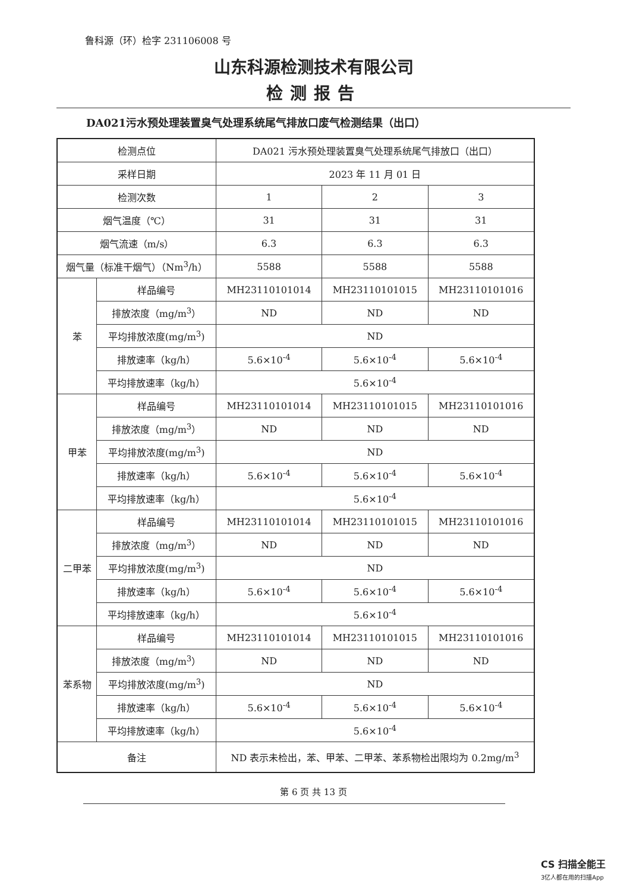鲁科源（环）检字 231106008 号
山东科源检测技术有限公司
检测报告
DA021污水预处理装置臭气处理系统尾气排放口废气检测结果（出口）
| 检测点位 | | DA021 污水预处理装置臭气处理系统尾气排放口（出口） | | |
| 采样日期 | | 2023 年 11 月 01 日 | | |
| 检测次数 | | 1 | 2 | 3 |
| 烟气温度（℃） | | 31 | 31 | 31 |
| 烟气流速（m/s） | | 6.3 | 6.3 | 6.3 |
| 烟气量（标准干烟气）（Nm<sup>3</sup>/h） | | 5588 | 5588 | 5588 |
| 苯 | 样品编号 | MH23110101014 | MH23110101015 | MH23110101016 |
| | 排放浓度（mg/m<sup>3</sup>） | ND | ND | ND |
| | 平均排放浓度(mg/m<sup>3</sup>) | ND | | |
| | 排放速率（kg/h） | 5.6×10<sup>-4</sup> | 5.6×10<sup>-4</sup> | 5.6×10<sup>-4</sup> |
| | 平均排放速率（kg/h） | 5.6×10<sup>-4</sup> | | |
| 甲苯 | 样品编号 | MH23110101014 | MH23110101015 | MH23110101016 |
| | 排放浓度（mg/m<sup>3</sup>） | ND | ND | ND |
| | 平均排放浓度(mg/m<sup>3</sup>) | ND | | |
| | 排放速率（kg/h） | 5.6×10<sup>-4</sup> | 5.6×10<sup>-4</sup> | 5.6×10<sup>-4</sup> |
| | 平均排放速率（kg/h） | 5.6×10<sup>-4</sup> | | |
| 二甲苯 | 样品编号 | MH23110101014 | MH23110101015 | MH23110101016 |
| | 排放浓度（mg/m<sup>3</sup>） | ND | ND | ND |
| | 平均排放浓度(mg/m<sup>3</sup>) | ND | | |
| | 排放速率（kg/h） | 5.6×10<sup>-4</sup> | 5.6×10<sup>-4</sup> | 5.6×10<sup>-4</sup> |
| | 平均排放速率（kg/h） | 5.6×10<sup>-4</sup> | | |
| 苯系物 | 样品编号 | MH23110101014 | MH23110101015 | MH23110101016 |
| | 排放浓度（mg/m<sup>3</sup>） | ND | ND | ND |
| | 平均排放浓度(mg/m<sup>3</sup>) | ND | | |
| | 排放速率（kg/h） | 5.6×10<sup>-4</sup> | 5.6×10<sup>-4</sup> | 5.6×10<sup>-4</sup> |
| | 平均排放速率（kg/h） | 5.6×10<sup>-4</sup> | | |
| 备注 | | ND 表示未检出，苯、甲苯、二甲苯、苯系物检出限均为 0.2mg/m<sup>3</sup> | | |
第 6 页 共 13 页
CS 扫描全能王
3亿人都在用的扫描App